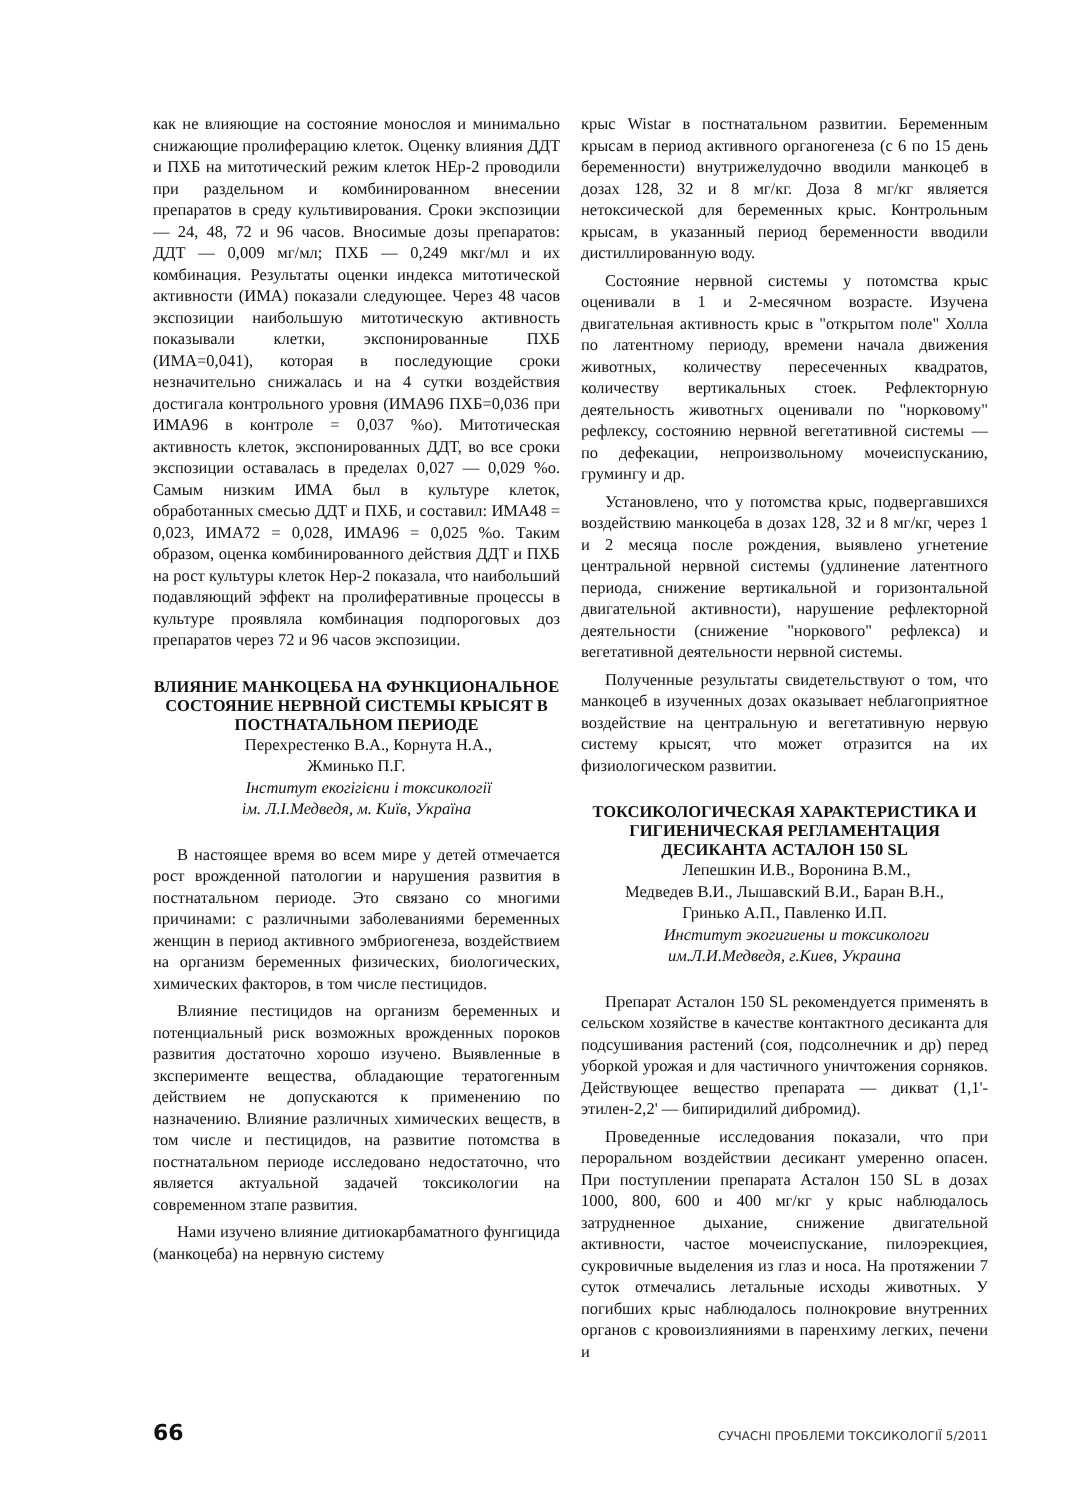как не влияющие на состояние монослоя и минимально снижающие пролиферацию клеток. Оценку влияния ДДТ и ПХБ на митотический режим клеток НЕр-2 проводили при раздельном и комбинированном внесении препаратов в среду культивирования. Сроки экспозиции — 24, 48, 72 и 96 часов. Вносимые дозы препаратов: ДДТ — 0,009 мг/мл; ПХБ — 0,249 мкг/мл и их комбинация. Результаты оценки индекса митотической активности (ИМА) показали следующее. Через 48 часов экспозиции наибольшую митотическую активность показывали клетки, экспонированные ПХБ (ИМА=0,041), которая в последующие сроки незначительно снижалась и на 4 сутки воздействия достигала контрольного уровня (ИМА96 ПХБ=0,036 при ИМА96 в контроле = 0,037 %о). Митотическая активность клеток, экспонированных ДДТ, во все сроки экспозиции оставалась в пределах 0,027 — 0,029 %о. Самым низким ИМА был в культуре клеток, обработанных смесью ДДТ и ПХБ, и составил: ИМА48 = 0,023, ИМА72 = 0,028, ИМА96 = 0,025 %о. Таким образом, оценка комбинированного действия ДДТ и ПХБ на рост культуры клеток Нер-2 показала, что наибольший подавляющий эффект на пролиферативные процессы в культуре проявляла комбинация подпороговых доз препаратов через 72 и 96 часов экспозиции.
ВЛИЯНИЕ МАНКОЦЕБА НА ФУНКЦИОНАЛЬНОЕ СОСТОЯНИЕ НЕРВНОЙ СИСТЕМЫ КРЫСЯТ В ПОСТНАТАЛЬНОМ ПЕРИОДЕ
Перехрестенко В.А., Корнута Н.А.,
Жминько П.Г.
Інститут екогігієни і токсикології
ім. Л.І.Медведя, м. Київ, Україна
В настоящее время во всем мире у детей отмечается рост врожденной патологии и нарушения развития в постнатальном периоде. Это связано со многими причинами: с различными заболеваниями беременных женщин в период активного эмбриогенеза, воздействием на организм беременных физических, биологических, химических факторов, в том числе пестицидов.
Влияние пестицидов на организм беременных и потенциальный риск возможных врожденных пороков развития достаточно хорошо изучено. Выявленные в зксперименте вещества, обладающие тератогенным действием не допускаются к применению по назначению. Влияние различных химических веществ, в том числе и пестицидов, на развитие потомства в постнатальном периоде исследовано недостаточно, что является актуальной задачей токсикологии на современном зтапе развития.
Нами изучено влияние дитиокарбаматного фунгицида (манкоцеба) на нервную систему
крыс Wistar в постнатальном развитии. Беременным крысам в период активного органогенеза (с 6 по 15 день беременности) внутрижелудочно вводили манкоцеб в дозах 128, 32 и 8 мг/кг. Доза 8 мг/кг является нетоксической для беременных крыс. Контрольным крысам, в указанный период беременности вводили дистиллированную воду.
Состояние нервной системы у потомства крыс оценивали в 1 и 2-месячном возрасте. Изучена двигательная активность крыс в "открытом поле" Холла по латентному периоду, времени начала движения животных, количеству пересеченных квадратов, количеству вертикальных стоек. Рефлекторную деятельность животньгх оценивали по "норковому" рефлексу, состоянию нервной вегетативной системы — по дефекации, непроизвольному мочеиспусканию, грумингу и др.
Установлено, что у потомства крыс, подвергавшихся воздействию манкоцеба в дозах 128, 32 и 8 мг/кг, через 1 и 2 месяца после рождения, выявлено угнетение центральной нервной системы (удлинение латентного периода, снижение вертикальной и горизонтальной двигательной активности), нарушение рефлекторной деятельности (снижение "норкового" рефлекса) и вегетативной деятельности нервной системы.
Полученные результаты свидетельствуют о том, что манкоцеб в изученных дозах оказывает неблагоприятное воздействие на центральную и вегетативную нервую систему крысят, что может отразится на их физиологическом развитии.
ТОКСИКОЛОГИЧЕСКАЯ ХАРАКТЕРИСТИКА И ГИГИЕНИЧЕСКАЯ РЕГЛАМЕНТАЦИЯ ДЕСИКАНТА АСТАЛОН 150 SL
Лепешкин И.В., Воронина В.М.,
Медведев В.И., Лышавский В.И., Баран В.Н.,
Гринько А.П., Павленко И.П.
Институт экогигиены и токсикологи
им.Л.И.Медведя, г.Киев, Украина
Препарат Асталон 150 SL рекомендуется применять в сельском хозяйстве в качестве контактного десиканта для подсушивания растений (соя, подсолнечник и др) перед уборкой урожая и для частичного уничтожения сорняков. Действующее вещество препарата — дикват (1,1'-этилен-2,2' — бипиридилий дибромид).
Проведенные исследования показали, что при пероральном воздействии десикант умеренно опасен. При поступлении препарата Асталон 150 SL в дозах 1000, 800, 600 и 400 мг/кг у крыс наблюдалось затрудненное дыхание, снижение двигательной активности, частое мочеиспускание, пилоэрекциея, сукровичные выделения из глаз и носа. На протяжении 7 суток отмечались летальные исходы животных. У погибших крыс наблюдалось полнокровие внутренних органов с кровоизлияниями в паренхиму легких, печени и
66 СУЧАСНІ ПРОБЛЕМИ ТОКСИКОЛОГІЇ 5/2011